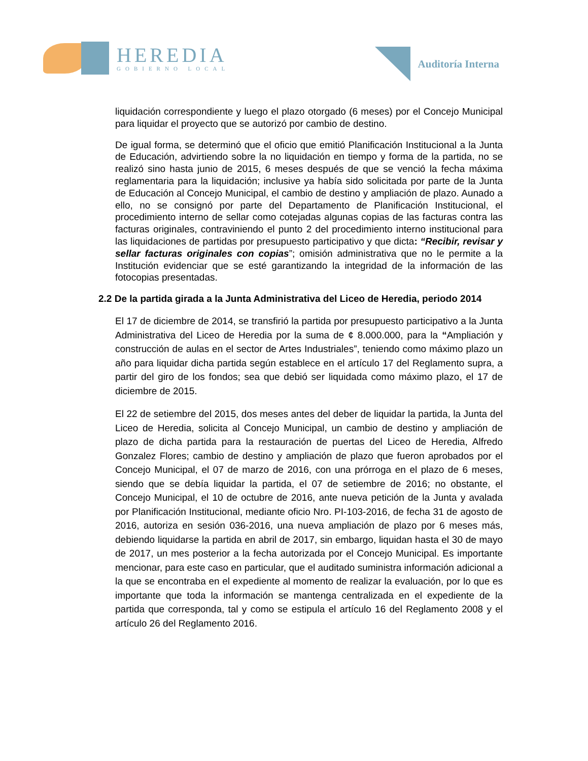HEREDIA
GOBIERNO LOCAL
Auditoría Interna
liquidación correspondiente y luego el plazo otorgado (6 meses) por el Concejo Municipal para liquidar el proyecto que se autorizó por cambio de destino.
De igual forma, se determinó que el oficio que emitió Planificación Institucional a la Junta de Educación, advirtiendo sobre la no liquidación en tiempo y forma de la partida, no se realizó sino hasta junio de 2015, 6 meses después de que se venció la fecha máxima reglamentaria para la liquidación; inclusive ya había sido solicitada por parte de la Junta de Educación al Concejo Municipal, el cambio de destino y ampliación de plazo. Aunado a ello, no se consignó por parte del Departamento de Planificación Institucional, el procedimiento interno de sellar como cotejadas algunas copias de las facturas contra las facturas originales, contraviniendo el punto 2 del procedimiento interno institucional para las liquidaciones de partidas por presupuesto participativo y que dicta: “Recibir, revisar y sellar facturas originales con copias”; omisión administrativa que no le permite a la Institución evidenciar que se esté garantizando la integridad de la información de las fotocopias presentadas.
2.2 De la partida girada a la Junta Administrativa del Liceo de Heredia, periodo 2014
El 17 de diciembre de 2014, se transfirió la partida por presupuesto participativo a la Junta Administrativa del Liceo de Heredia por la suma de ¢ 8.000.000, para la “Ampliación y construcción de aulas en el sector de Artes Industriales”, teniendo como máximo plazo un año para liquidar dicha partida según establece en el artículo 17 del Reglamento supra, a partir del giro de los fondos; sea que debió ser liquidada como máximo plazo, el 17 de diciembre de 2015.
El 22 de setiembre del 2015, dos meses antes del deber de liquidar la partida, la Junta del Liceo de Heredia, solicita al Concejo Municipal, un cambio de destino y ampliación de plazo de dicha partida para la restauración de puertas del Liceo de Heredia, Alfredo Gonzalez Flores; cambio de destino y ampliación de plazo que fueron aprobados por el Concejo Municipal, el 07 de marzo de 2016, con una prórroga en el plazo de 6 meses, siendo que se debía liquidar la partida, el 07 de setiembre de 2016; no obstante, el Concejo Municipal, el 10 de octubre de 2016, ante nueva petición de la Junta y avalada por Planificación Institucional, mediante oficio Nro. PI-103-2016, de fecha 31 de agosto de 2016, autoriza en sesión 036-2016, una nueva ampliación de plazo por 6 meses más, debiendo liquidarse la partida en abril de 2017, sin embargo, liquidan hasta el 30 de mayo de 2017, un mes posterior a la fecha autorizada por el Concejo Municipal. Es importante mencionar, para este caso en particular, que el auditado suministra información adicional a la que se encontraba en el expediente al momento de realizar la evaluación, por lo que es importante que toda la información se mantenga centralizada en el expediente de la partida que corresponda, tal y como se estipula el artículo 16 del Reglamento 2008 y el artículo 26 del Reglamento 2016.